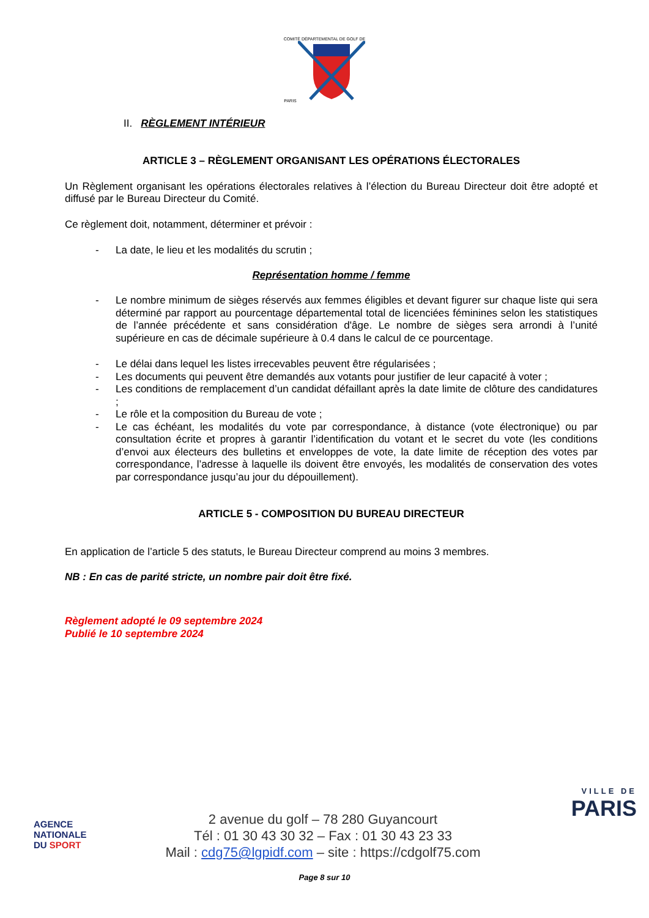COMITÉ DÉPARTEMENTAL DE GOLF DE PARIS
II. RÈGLEMENT INTÉRIEUR
ARTICLE 3 – RÈGLEMENT ORGANISANT LES OPÉRATIONS ÉLECTORALES
Un Règlement organisant les opérations électorales relatives à l’élection du Bureau Directeur doit être adopté et diffusé par le Bureau Directeur du Comité.
Ce règlement doit, notamment, déterminer et prévoir :
- La date, le lieu et les modalités du scrutin ;
Représentation homme / femme
- Le nombre minimum de sièges réservés aux femmes éligibles et devant figurer sur chaque liste qui sera déterminé par rapport au pourcentage départemental total de licenciées féminines selon les statistiques de l’année précédente et sans considération d'âge. Le nombre de sièges sera arrondi à l’unité supérieure en cas de décimale supérieure à 0.4 dans le calcul de ce pourcentage.
- Le délai dans lequel les listes irrecevables peuvent être régularisées ;
- Les documents qui peuvent être demandés aux votants pour justifier de leur capacité à voter ;
- Les conditions de remplacement d’un candidat défaillant après la date limite de clôture des candidatures ;
- Le rôle et la composition du Bureau de vote ;
- Le cas échéant, les modalités du vote par correspondance, à distance (vote électronique) ou par consultation écrite et propres à garantir l’identification du votant et le secret du vote (les conditions d’envoi aux électeurs des bulletins et enveloppes de vote, la date limite de réception des votes par correspondance, l’adresse à laquelle ils doivent être envoyés, les modalités de conservation des votes par correspondance jusqu’au jour du dépouillement).
ARTICLE 5 - COMPOSITION DU BUREAU DIRECTEUR
En application de l’article 5 des statuts, le Bureau Directeur comprend au moins 3 membres.
NB : En cas de parité stricte, un nombre pair doit être fixé.
Règlement adopté le 09 septembre 2024
Publié le 10 septembre 2024
AGENCE
NATIONALE
DU SPORT
2 avenue du golf – 78 280 Guyancourt
Tél : 01 30 43 30 32 – Fax : 01 30 43 23 33
Mail : cdg75@lgpidf.com – site : https://cdgolf75.com
VILLE DE
PARIS
Page 8 sur 10